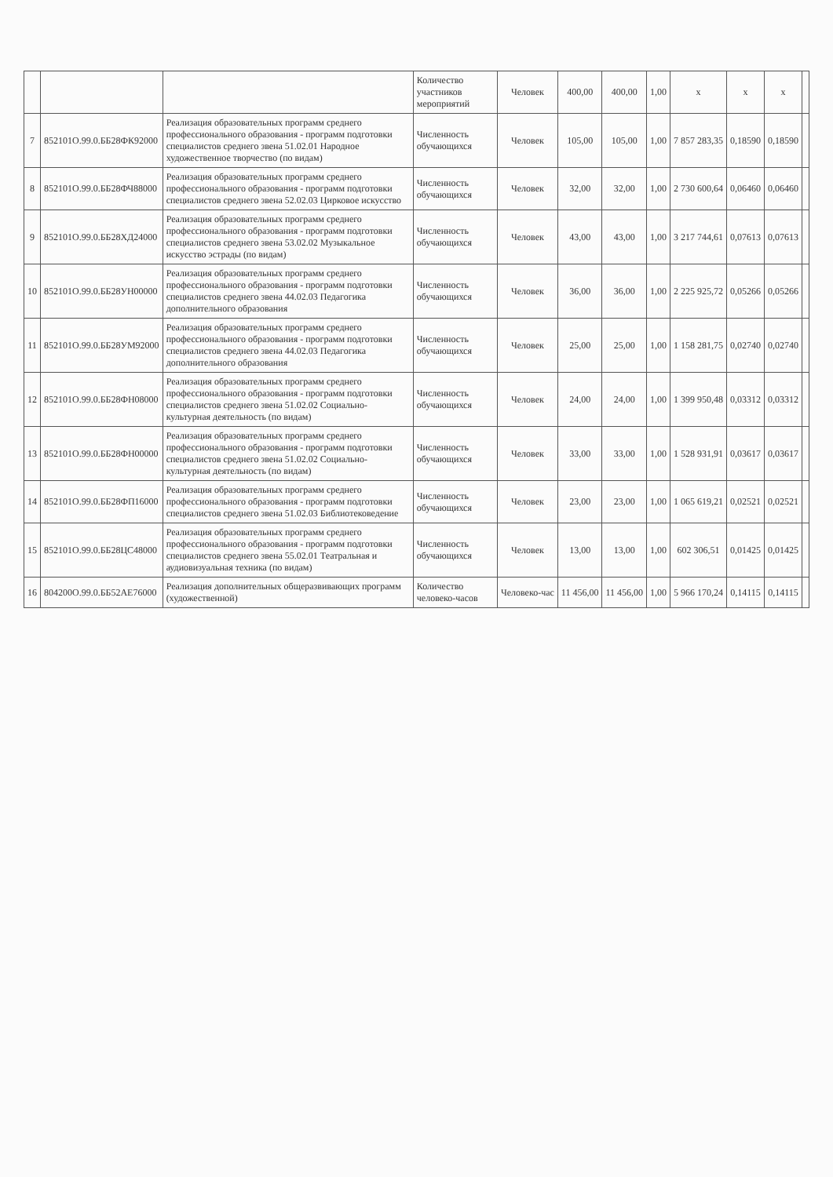| | | | Количество участников мероприятий | Человек | 400,00 | 400,00 | 1,00 | x | x | x | |
| 7 | 852101О.99.0.ББ28ФК92000 | Реализация образовательных программ среднего профессионального образования - программ подготовки специалистов среднего звена 51.02.01 Народное художественное творчество (по видам) | Численность обучающихся | Человек | 105,00 | 105,00 | 1,00 | 7 857 283,35 | 0,18590 | 0,18590 | |
| 8 | 852101О.99.0.ББ28ФЧ88000 | Реализация образовательных программ среднего профессионального образования - программ подготовки специалистов среднего звена 52.02.03 Цирковое искусство | Численность обучающихся | Человек | 32,00 | 32,00 | 1,00 | 2 730 600,64 | 0,06460 | 0,06460 | |
| 9 | 852101О.99.0.ББ28ХД24000 | Реализация образовательных программ среднего профессионального образования - программ подготовки специалистов среднего звена 53.02.02 Музыкальное искусство эстрады (по видам) | Численность обучающихся | Человек | 43,00 | 43,00 | 1,00 | 3 217 744,61 | 0,07613 | 0,07613 | |
| 10 | 852101О.99.0.ББ28УН00000 | Реализация образовательных программ среднего профессионального образования - программ подготовки специалистов среднего звена 44.02.03 Педагогика дополнительного образования | Численность обучающихся | Человек | 36,00 | 36,00 | 1,00 | 2 225 925,72 | 0,05266 | 0,05266 | |
| 11 | 852101О.99.0.ББ28УМ92000 | Реализация образовательных программ среднего профессионального образования - программ подготовки специалистов среднего звена 44.02.03 Педагогика дополнительного образования | Численность обучающихся | Человек | 25,00 | 25,00 | 1,00 | 1 158 281,75 | 0,02740 | 0,02740 | |
| 12 | 852101О.99.0.ББ28ФН08000 | Реализация образовательных программ среднего профессионального образования - программ подготовки специалистов среднего звена 51.02.02 Социально-культурная деятельность (по видам) | Численность обучающихся | Человек | 24,00 | 24,00 | 1,00 | 1 399 950,48 | 0,03312 | 0,03312 | |
| 13 | 852101О.99.0.ББ28ФН00000 | Реализация образовательных программ среднего профессионального образования - программ подготовки специалистов среднего звена 51.02.02 Социально-культурная деятельность (по видам) | Численность обучающихся | Человек | 33,00 | 33,00 | 1,00 | 1 528 931,91 | 0,03617 | 0,03617 | |
| 14 | 852101О.99.0.ББ28ФП16000 | Реализация образовательных программ среднего профессионального образования - программ подготовки специалистов среднего звена 51.02.03 Библиотековедение | Численность обучающихся | Человек | 23,00 | 23,00 | 1,00 | 1 065 619,21 | 0,02521 | 0,02521 | |
| 15 | 852101О.99.0.ББ28ЦС48000 | Реализация образовательных программ среднего профессионального образования - программ подготовки специалистов среднего звена 55.02.01 Театральная и аудиовизуальная техника (по видам) | Численность обучающихся | Человек | 13,00 | 13,00 | 1,00 | 602 306,51 | 0,01425 | 0,01425 | |
| 16 | 804200О.99.0.ББ52АЕ76000 | Реализация дополнительных общеразвивающих программ (художественной) | Количество человеко-часов | Человеко-час | 11 456,00 | 11 456,00 | 1,00 | 5 966 170,24 | 0,14115 | 0,14115 | |